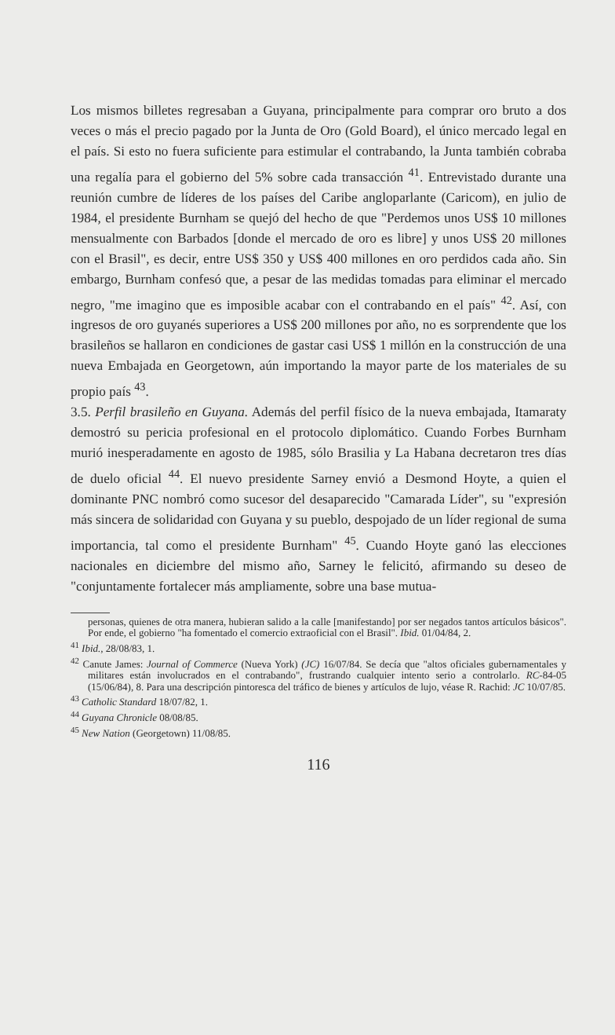Los mismos billetes regresaban a Guyana, principalmente para comprar oro bruto a dos veces o más el precio pagado por la Junta de Oro (Gold Board), el único mercado legal en el país. Si esto no fuera suficiente para estimular el contrabando, la Junta también cobraba una regalía para el gobierno del 5% sobre cada transacción <sup>41</sup>. Entrevistado durante una reunión cumbre de líderes de los países del Caribe angloparlante (Caricom), en julio de 1984, el presidente Burnham se quejó del hecho de que "Perdemos unos US$ 10 millones mensualmente con Barbados [donde el mercado de oro es libre] y unos US$ 20 millones con el Brasil", es decir, entre US$ 350 y US$ 400 millones en oro perdidos cada año. Sin embargo, Burnham confesó que, a pesar de las medidas tomadas para eliminar el mercado negro, "me imagino que es imposible acabar con el contrabando en el país" <sup>42</sup>. Así, con ingresos de oro guyanés superiores a US$ 200 millones por año, no es sorprendente que los brasileños se hallaron en condiciones de gastar casi US$ 1 millón en la construcción de una nueva Embajada en Georgetown, aún importando la mayor parte de los materiales de su propio país <sup>43</sup>.
3.5. Perfil brasileño en Guyana. Además del perfil físico de la nueva embajada, Itamaraty demostró su pericia profesional en el protocolo diplomático. Cuando Forbes Burnham murió inesperadamente en agosto de 1985, sólo Brasilia y La Habana decretaron tres días de duelo oficial <sup>44</sup>. El nuevo presidente Sarney envió a Desmond Hoyte, a quien el dominante PNC nombró como sucesor del desaparecido "Camarada Líder", su "expresión más sincera de solidaridad con Guyana y su pueblo, despojado de un líder regional de suma importancia, tal como el presidente Burnham" <sup>45</sup>. Cuando Hoyte ganó las elecciones nacionales en diciembre del mismo año, Sarney le felicitó, afirmando su deseo de "conjuntamente fortalecer más ampliamente, sobre una base mutua-
personas, quienes de otra manera, hubieran salido a la calle [manifestando] por ser negados tantos artículos básicos". Por ende, el gobierno "ha fomentado el comercio extraoficial con el Brasil". Ibid. 01/04/84, 2.
<sup>41</sup> Ibid., 28/08/83, 1.
<sup>42</sup> Canute James: Journal of Commerce (Nueva York) (JC) 16/07/84. Se decía que "altos oficiales gubernamentales y militares están involucrados en el contrabando", frustrando cualquier intento serio a controlarlo. RC-84-05 (15/06/84), 8. Para una descripción pintoresca del tráfico de bienes y artículos de lujo, véase R. Rachid: JC 10/07/85.
<sup>43</sup> Catholic Standard 18/07/82, 1.
<sup>44</sup> Guyana Chronicle 08/08/85.
<sup>45</sup> New Nation (Georgetown) 11/08/85.
116